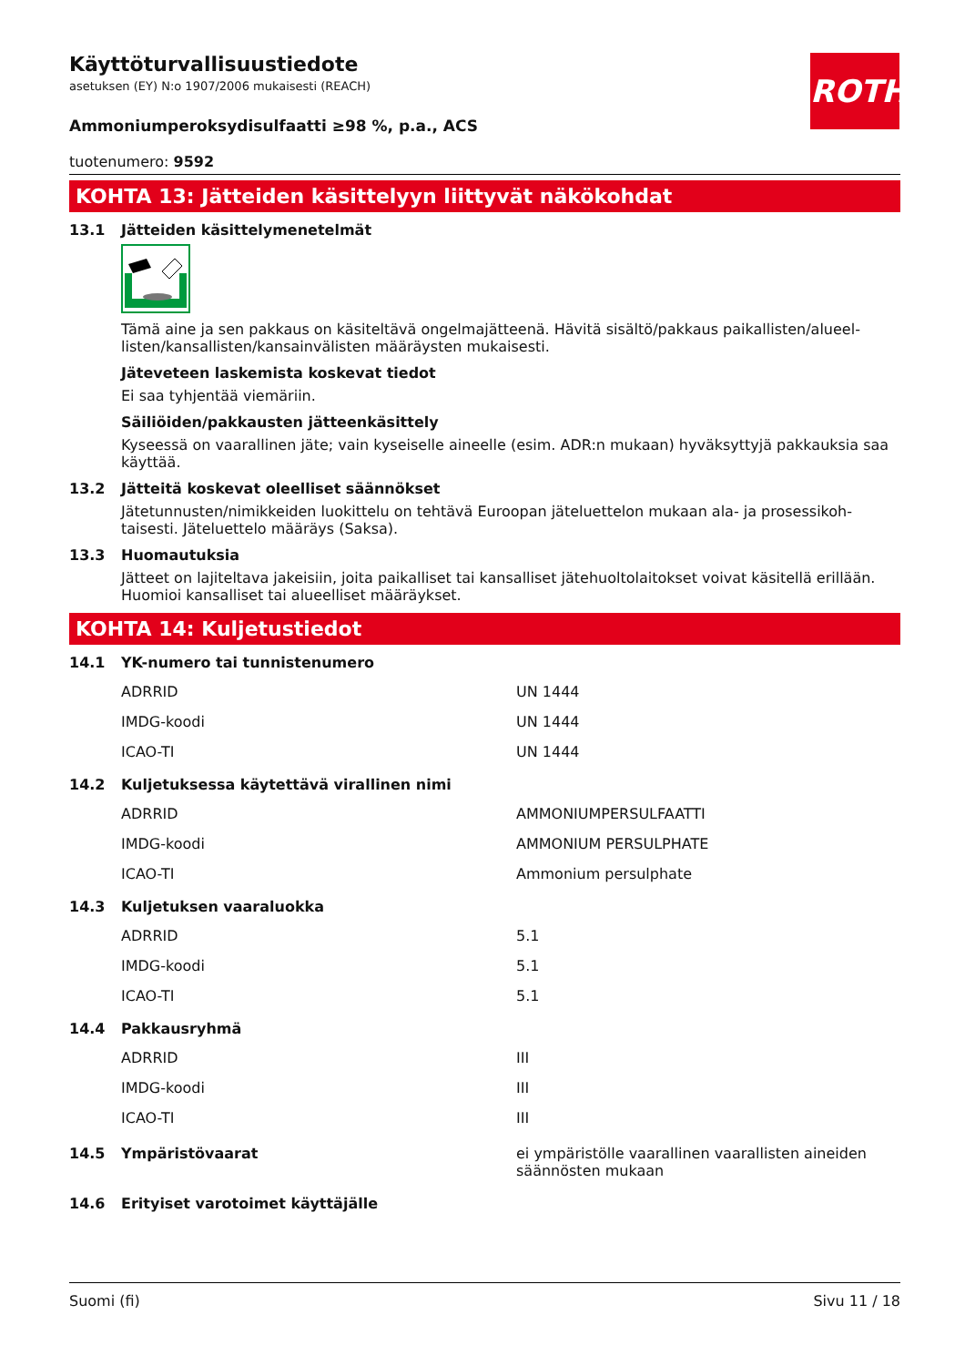ROTH
Käyttöturvallisuustiedote
asetuksen (EY) N:o 1907/2006 mukaisesti (REACH)
Ammoniumperoksydisulfaatti ≥98 %, p.a., ACS
tuotenumero: 9592
KOHTA 13: Jätteiden käsittelyyn liittyvät näkökohdat
13.1 Jätteiden käsittelymenetelmät
Tämä aine ja sen pakkaus on käsiteltävä ongelmajätteenä. Hävitä sisältö/pakkaus paikallisten/alueel­listen/kansallisten/kansainvälisten määräysten mukaisesti.
Jäteveteen laskemista koskevat tiedot
Ei saa tyhjentää viemäriin.
Säiliöiden/pakkausten jätteenkäsittely
Kyseessä on vaarallinen jäte; vain kyseiselle aineelle (esim. ADR:n mukaan) hyväksyttyjä pakkauksia saa käyttää.
13.2 Jätteitä koskevat oleelliset säännökset
Jätetunnusten/nimikkeiden luokittelu on tehtävä Euroopan jäteluettelon mukaan ala- ja prosessikoh­taisesti. Jäteluettelo määräys (Saksa).
13.3 Huomautuksia
Jätteet on lajiteltava jakeisiin, joita paikalliset tai kansalliset jätehuoltolaitokset voivat käsitellä erillään. Huomioi kansalliset tai alueelliset määräykset.
KOHTA 14: Kuljetustiedot
14.1 YK-numero tai tunnistenumero
| ADRRID | UN 1444 |
| IMDG-koodi | UN 1444 |
| ICAO-TI | UN 1444 |
14.2 Kuljetuksessa käytettävä virallinen nimi
| ADRRID | AMMONIUMPERSULFAATTI |
| IMDG-koodi | AMMONIUM PERSULPHATE |
| ICAO-TI | Ammonium persulphate |
14.3 Kuljetuksen vaaraluokka
| ADRRID | 5.1 |
| IMDG-koodi | 5.1 |
| ICAO-TI | 5.1 |
14.4 Pakkausryhmä
| ADRRID | III |
| IMDG-koodi | III |
| ICAO-TI | III |
| 14.5 Ympäristövaarat | ei ympäristölle vaarallinen vaarallisten aineiden säännösten mukaan |
14.6 Erityiset varotoimet käyttäjälle
Suomi (fi) Sivu 11 / 18